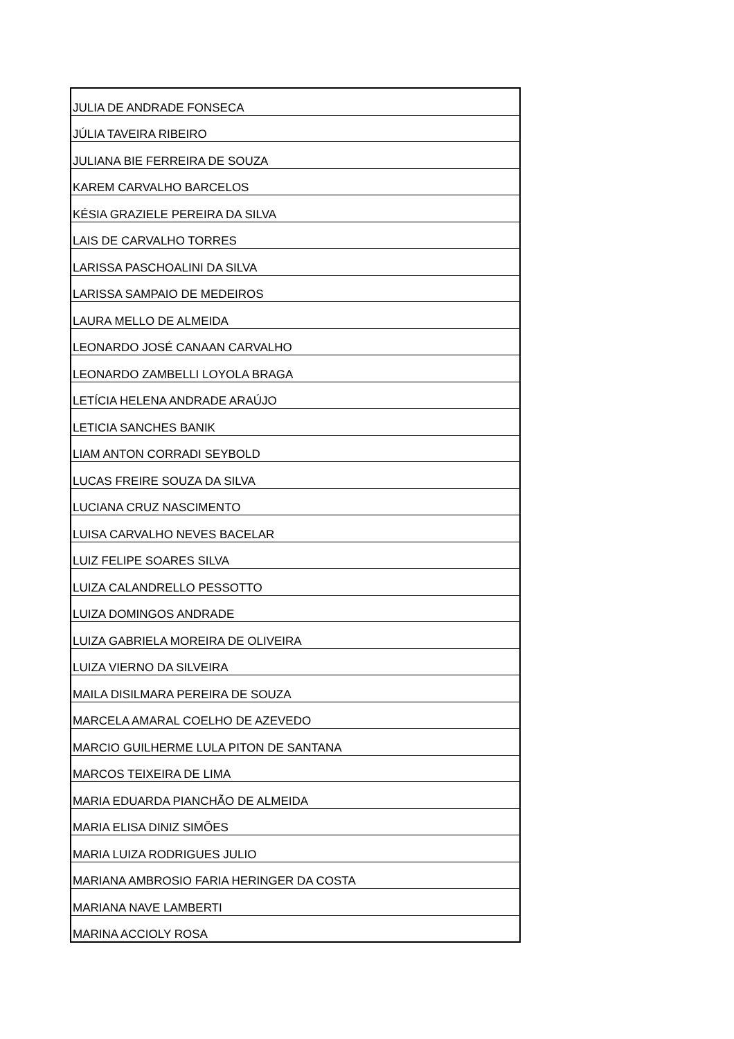| JULIA DE ANDRADE FONSECA |
| JÚLIA TAVEIRA RIBEIRO |
| JULIANA BIE FERREIRA DE SOUZA |
| KAREM CARVALHO BARCELOS |
| KÉSIA GRAZIELE PEREIRA DA SILVA |
| LAIS DE CARVALHO TORRES |
| LARISSA PASCHOALINI DA SILVA |
| LARISSA SAMPAIO DE MEDEIROS |
| LAURA MELLO DE ALMEIDA |
| LEONARDO JOSÉ CANAAN CARVALHO |
| LEONARDO ZAMBELLI LOYOLA BRAGA |
| LETÍCIA HELENA ANDRADE ARAÚJO |
| LETICIA SANCHES BANIK |
| LIAM ANTON CORRADI SEYBOLD |
| LUCAS FREIRE SOUZA DA SILVA |
| LUCIANA CRUZ NASCIMENTO |
| LUISA CARVALHO NEVES BACELAR |
| LUIZ FELIPE SOARES SILVA |
| LUIZA CALANDRELLO PESSOTTO |
| LUIZA DOMINGOS ANDRADE |
| LUIZA GABRIELA MOREIRA DE OLIVEIRA |
| LUIZA VIERNO DA SILVEIRA |
| MAILA DISILMARA PEREIRA DE SOUZA |
| MARCELA AMARAL COELHO DE AZEVEDO |
| MARCIO GUILHERME LULA PITON DE SANTANA |
| MARCOS TEIXEIRA DE LIMA |
| MARIA EDUARDA PIANCHÃO DE ALMEIDA |
| MARIA ELISA DINIZ SIMÕES |
| MARIA LUIZA RODRIGUES JULIO |
| MARIANA AMBROSIO FARIA HERINGER DA COSTA |
| MARIANA NAVE LAMBERTI |
| MARINA ACCIOLY ROSA |